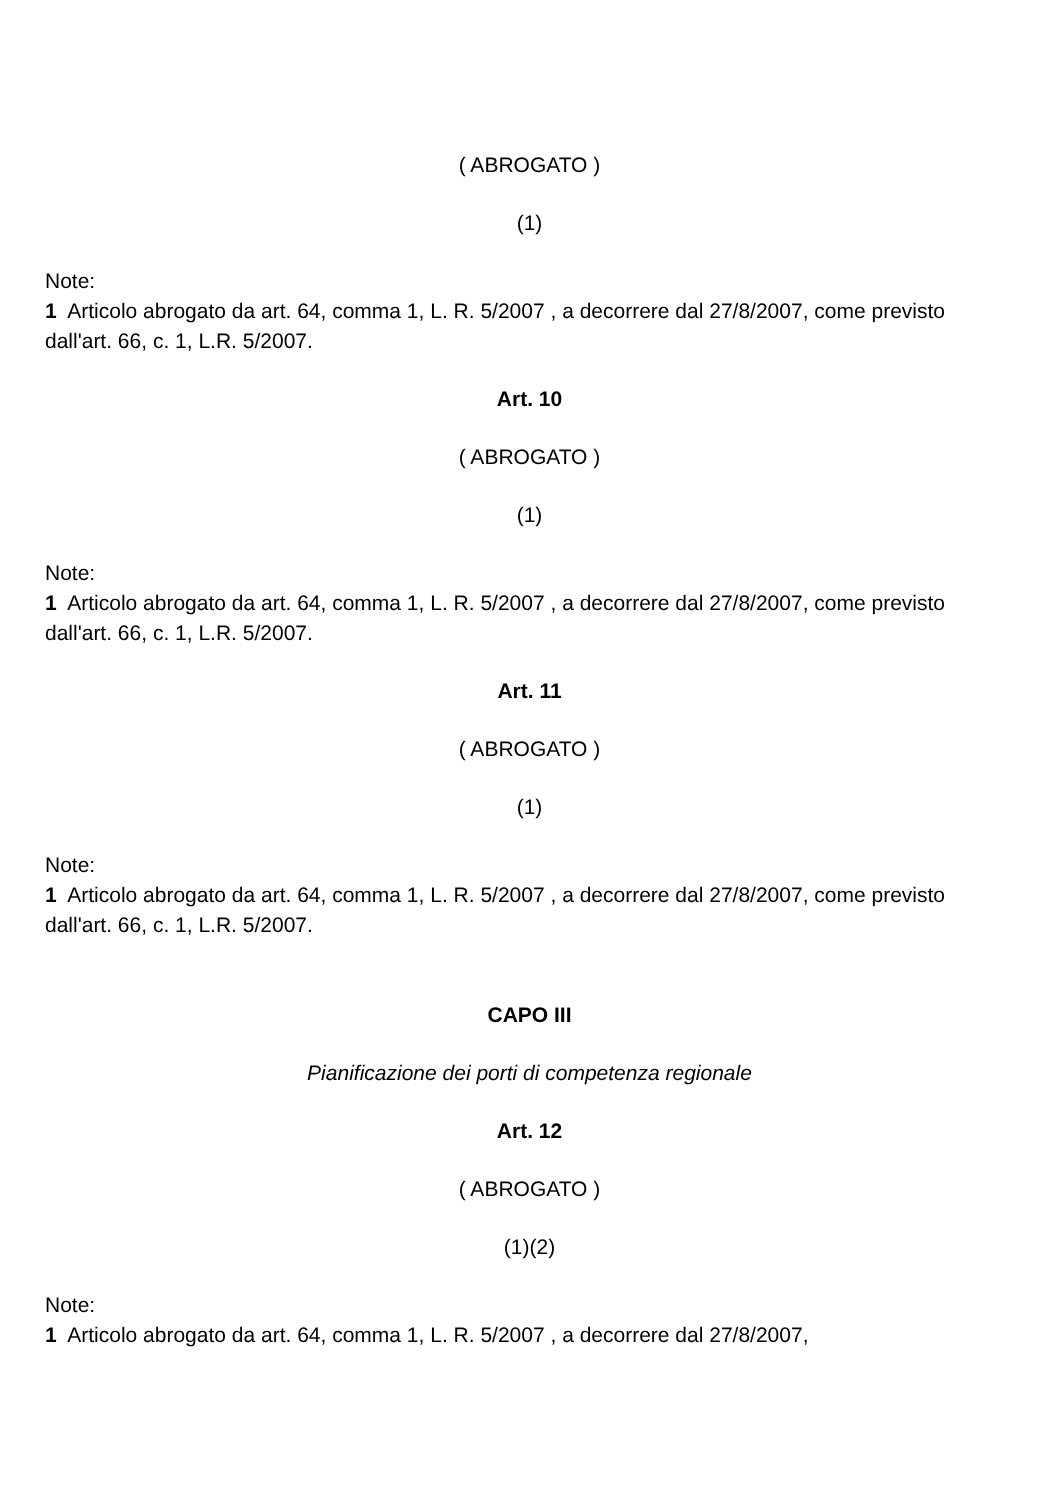( ABROGATO )
(1)
Note:
1 Articolo abrogato da art. 64, comma 1, L. R. 5/2007 , a decorrere dal 27/8/2007, come previsto dall'art. 66, c. 1, L.R. 5/2007.
Art. 10
( ABROGATO )
(1)
Note:
1 Articolo abrogato da art. 64, comma 1, L. R. 5/2007 , a decorrere dal 27/8/2007, come previsto dall'art. 66, c. 1, L.R. 5/2007.
Art. 11
( ABROGATO )
(1)
Note:
1 Articolo abrogato da art. 64, comma 1, L. R. 5/2007 , a decorrere dal 27/8/2007, come previsto dall'art. 66, c. 1, L.R. 5/2007.
CAPO III
Pianificazione dei porti di competenza regionale
Art. 12
( ABROGATO )
(1)(2)
Note:
1 Articolo abrogato da art. 64, comma 1, L. R. 5/2007 , a decorrere dal 27/8/2007,